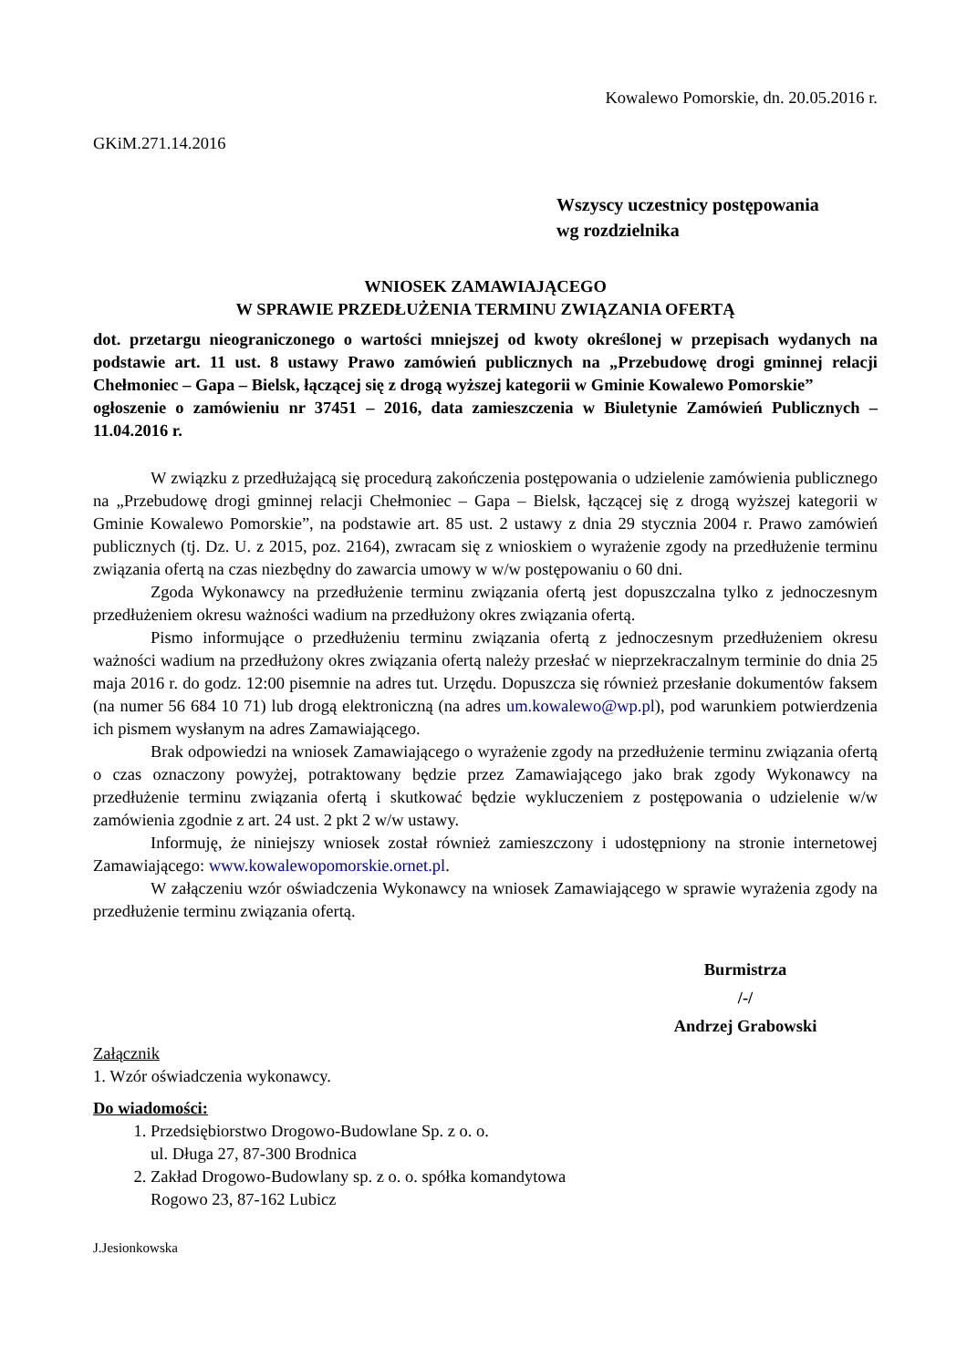Kowalewo Pomorskie, dn. 20.05.2016 r.
GKiM.271.14.2016
Wszyscy uczestnicy postępowania
wg rozdzielnika
WNIOSEK ZAMAWIAJĄCEGO
W SPRAWIE PRZEDŁUŻENIA TERMINU ZWIĄZANIA OFERTĄ
dot. przetargu nieograniczonego o wartości mniejszej od kwoty określonej w przepisach wydanych na podstawie art. 11 ust. 8 ustawy Prawo zamówień publicznych na „Przebudowę drogi gminnej relacji Chełmoniec – Gapa – Bielsk, łączącej się z drogą wyższej kategorii w Gminie Kowalewo Pomorskie”
ogłoszenie o zamówieniu nr 37451 – 2016, data zamieszczenia w Biuletynie Zamówień Publicznych – 11.04.2016 r.
W związku z przedłużającą się procedurą zakończenia postępowania o udzielenie zamówienia publicznego na „Przebudowę drogi gminnej relacji Chełmoniec – Gapa – Bielsk, łączącej się z drogą wyższej kategorii w Gminie Kowalewo Pomorskie”, na podstawie art. 85 ust. 2 ustawy z dnia 29 stycznia 2004 r. Prawo zamówień publicznych (tj. Dz. U. z 2015, poz. 2164), zwracam się z wnioskiem o wyrażenie zgody na przedłużenie terminu związania ofertą na czas niezbędny do zawarcia umowy w w/w postępowaniu o 60 dni.
Zgoda Wykonawcy na przedłużenie terminu związania ofertą jest dopuszczalna tylko z jednoczesnym przedłużeniem okresu ważności wadium na przedłużony okres związania ofertą.
Pismo informujące o przedłużeniu terminu związania ofertą z jednoczesnym przedłużeniem okresu ważności wadium na przedłużony okres związania ofertą należy przesłać w nieprzekraczalnym terminie do dnia 25 maja 2016 r. do godz. 12:00 pisemnie na adres tut. Urzędu. Dopuszcza się również przesłanie dokumentów faksem (na numer 56 684 10 71) lub drogą elektroniczną (na adres um.kowalewo@wp.pl), pod warunkiem potwierdzenia ich pismem wysłanym na adres Zamawiającego.
Brak odpowiedzi na wniosek Zamawiającego o wyrażenie zgody na przedłużenie terminu związania ofertą o czas oznaczony powyżej, potraktowany będzie przez Zamawiającego jako brak zgody Wykonawcy na przedłużenie terminu związania ofertą i skutkować będzie wykluczeniem z postępowania o udzielenie w/w zamówienia zgodnie z art. 24 ust. 2 pkt 2 w/w ustawy.
Informuję, że niniejszy wniosek został również zamieszczony i udostępniony na stronie internetowej Zamawiającego: www.kowalewopomorskie.ornet.pl.
W załączeniu wzór oświadczenia Wykonawcy na wniosek Zamawiającego w sprawie wyrażenia zgody na przedłużenie terminu związania ofertą.
Burmistrza
/-/
Andrzej Grabowski
Załącznik
1. Wzór oświadczenia wykonawcy.
Do wiadomości:
1. Przedsiębiorstwo Drogowo-Budowlane Sp. z o. o.
ul. Długa 27, 87-300 Brodnica
2. Zakład Drogowo-Budowlany sp. z o. o. spółka komandytowa
Rogowo 23, 87-162 Lubicz
J.Jesionkowska